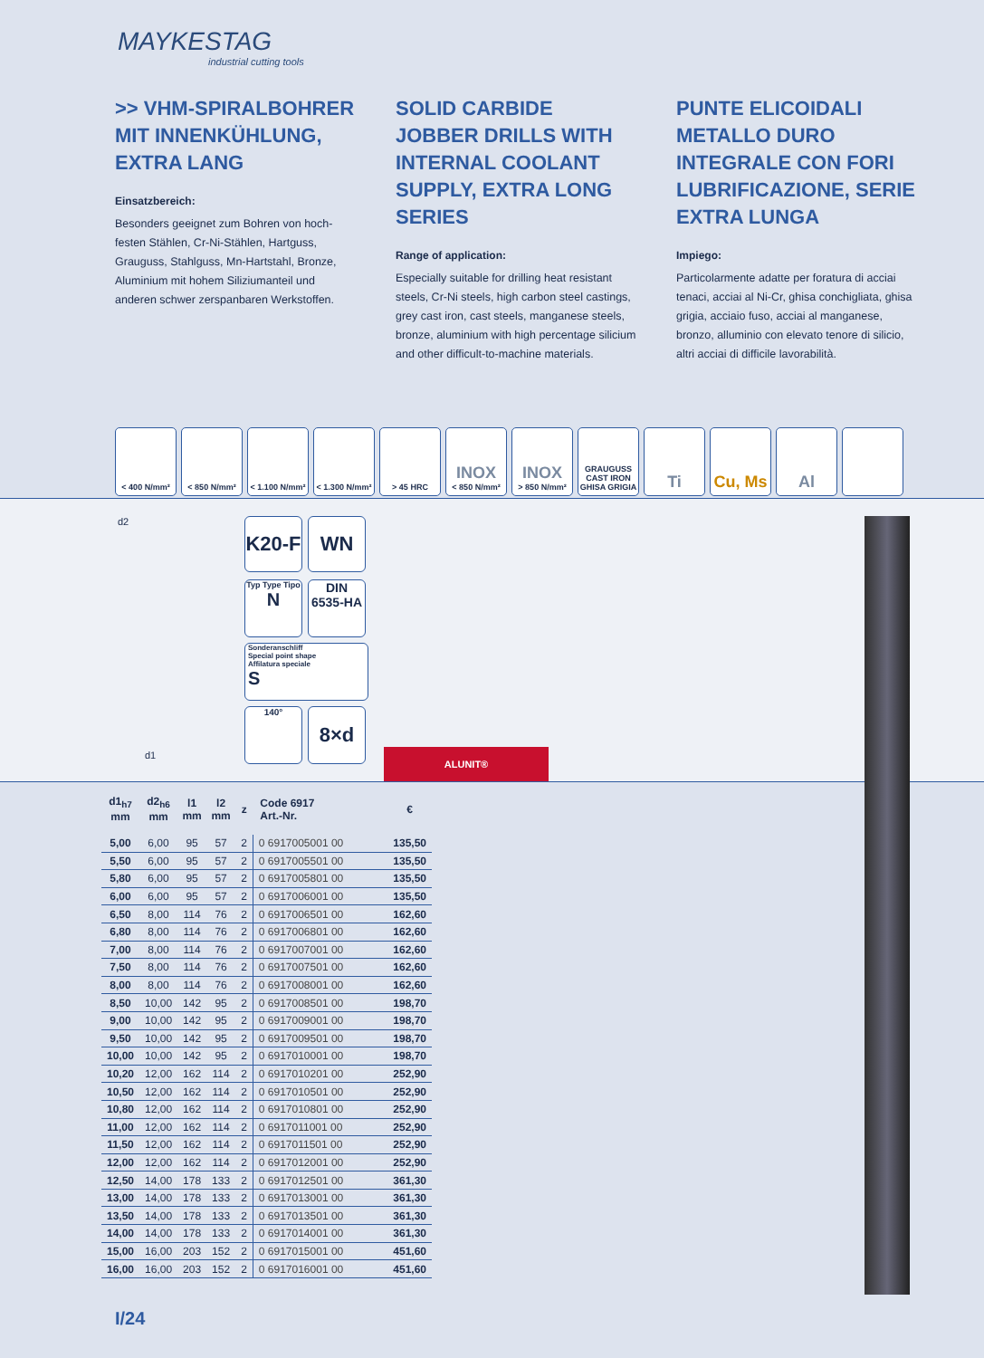MAYKESTAG
industrial cutting tools
>> VHM-SPIRALBOHRER MIT INNENKÜHLUNG, EXTRA LANG
Einsatzbereich:
Besonders geeignet zum Bohren von hoch-festen Stählen, Cr-Ni-Stählen, Hartguss, Grauguss, Stahlguss, Mn-Hartstahl, Bronze, Aluminium mit hohem Siliziumanteil und anderen schwer zerspanbaren Werkstoffen.
SOLID CARBIDE JOBBER DRILLS WITH INTERNAL COOLANT SUPPLY, EXTRA LONG SERIES
Range of application:
Especially suitable for drilling heat resistant steels, Cr-Ni steels, high carbon steel castings, grey cast iron, cast steels, manganese steels, bronze, aluminium with high percentage silicium and other difficult-to-machine materials.
PUNTE ELICOIDALI METALLO DURO INTEGRALE CON FORI LUBRIFICAZIONE, SERIE EXTRA LUNGA
Impiego:
Particolarmente adatte per foratura di acciai tenaci, acciai al Ni-Cr, ghisa conchigliata, ghisa grigia, acciaio fuso, acciai al manganese, bronzo, alluminio con elevato tenore di silicio, altri acciai di difficile lavorabilità.
< 400 N/mm² < 850 N/mm² < 1.100 N/mm²
< 1.300 N/mm²
> 45 HRC
INOX
< 850 N/mm²
INOX
> 850 N/mm²
GRAUGUSS
CAST IRON
GHISA GRIGIA
Ti Cu, Ms Al
K20-F
WN
Typ Type Tipo
N
DIN
6535-HA
Sonderanschliff
Special point shape
Affilatura speciale
S
140° 8×d
d2
d1 ALUNIT®
| d1<sub>h7</sub> mm | d2<sub>h6</sub> mm | l1 mm | l2 mm | z | Code 6917 Art.-Nr. | € |
| --- | --- | --- | --- | --- | --- | --- |
| 5,00 | 6,00 | 95 | 57 | 2 | 0 6917005001 00 | 135,50 |
| 5,50 | 6,00 | 95 | 57 | 2 | 0 6917005501 00 | 135,50 |
| 5,80 | 6,00 | 95 | 57 | 2 | 0 6917005801 00 | 135,50 |
| 6,00 | 6,00 | 95 | 57 | 2 | 0 6917006001 00 | 135,50 |
| 6,50 | 8,00 | 114 | 76 | 2 | 0 6917006501 00 | 162,60 |
| 6,80 | 8,00 | 114 | 76 | 2 | 0 6917006801 00 | 162,60 |
| 7,00 | 8,00 | 114 | 76 | 2 | 0 6917007001 00 | 162,60 |
| 7,50 | 8,00 | 114 | 76 | 2 | 0 6917007501 00 | 162,60 |
| 8,00 | 8,00 | 114 | 76 | 2 | 0 6917008001 00 | 162,60 |
| 8,50 | 10,00 | 142 | 95 | 2 | 0 6917008501 00 | 198,70 |
| 9,00 | 10,00 | 142 | 95 | 2 | 0 6917009001 00 | 198,70 |
| 9,50 | 10,00 | 142 | 95 | 2 | 0 6917009501 00 | 198,70 |
| 10,00 | 10,00 | 142 | 95 | 2 | 0 6917010001 00 | 198,70 |
| 10,20 | 12,00 | 162 | 114 | 2 | 0 6917010201 00 | 252,90 |
| 10,50 | 12,00 | 162 | 114 | 2 | 0 6917010501 00 | 252,90 |
| 10,80 | 12,00 | 162 | 114 | 2 | 0 6917010801 00 | 252,90 |
| 11,00 | 12,00 | 162 | 114 | 2 | 0 6917011001 00 | 252,90 |
| 11,50 | 12,00 | 162 | 114 | 2 | 0 6917011501 00 | 252,90 |
| 12,00 | 12,00 | 162 | 114 | 2 | 0 6917012001 00 | 252,90 |
| 12,50 | 14,00 | 178 | 133 | 2 | 0 6917012501 00 | 361,30 |
| 13,00 | 14,00 | 178 | 133 | 2 | 0 6917013001 00 | 361,30 |
| 13,50 | 14,00 | 178 | 133 | 2 | 0 6917013501 00 | 361,30 |
| 14,00 | 14,00 | 178 | 133 | 2 | 0 6917014001 00 | 361,30 |
| 15,00 | 16,00 | 203 | 152 | 2 | 0 6917015001 00 | 451,60 |
| 16,00 | 16,00 | 203 | 152 | 2 | 0 6917016001 00 | 451,60 |
I/24